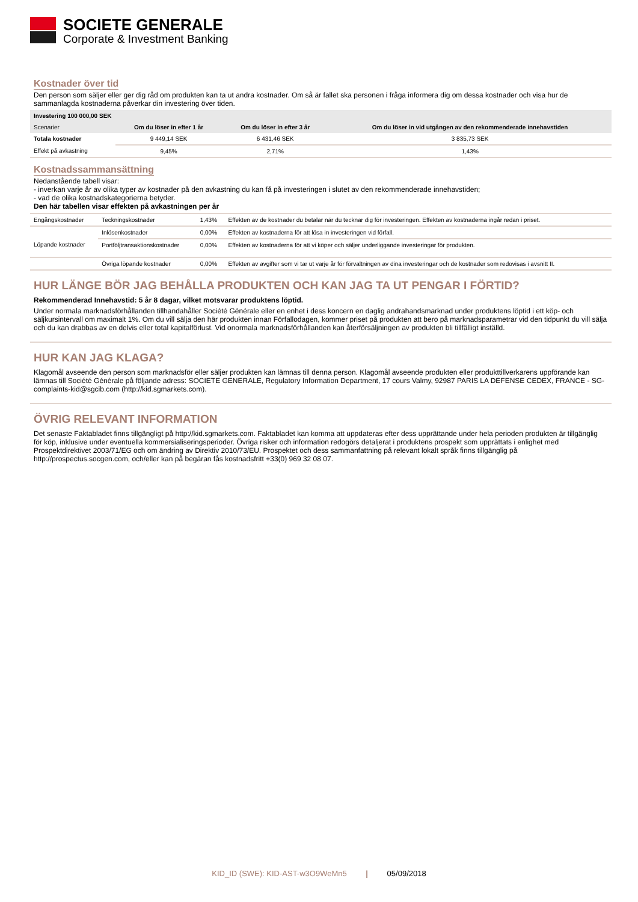SOCIETE GENERALE
Corporate & Investment Banking
Kostnader över tid
Den person som säljer eller ger dig råd om produkten kan ta ut andra kostnader. Om så är fallet ska personen i fråga informera dig om dessa kostnader och visa hur de sammanlagda kostnaderna påverkar din investering över tiden.
| Investering 100 000,00 SEK | | | |
| --- | --- | --- | --- |
| Scenarier | Om du löser in efter 1 år | Om du löser in efter 3 år | Om du löser in vid utgången av den rekommenderade innehavstiden |
| Totala kostnader | 9 449,14 SEK | 6 431,46 SEK | 3 835,73 SEK |
| Effekt på avkastning | 9,45% | 2,71% | 1,43% |
Kostnadssammansättning
Nedanstående tabell visar:
- inverkan varje år av olika typer av kostnader på den avkastning du kan få på investeringen i slutet av den rekommenderade innehavstiden;
- vad de olika kostnadskategorierna betyder.
Den här tabellen visar effekten på avkastningen per år
| Engångskostnader | Teckningskostnader | 1,43% | Effekten av de kostnader du betalar när du tecknar dig för investeringen. Effekten av kostnaderna ingår redan i priset. |
| | Inlösenkostnader | 0,00% | Effekten av kostnaderna för att lösa in investeringen vid förfall. |
| Löpande kostnader | Portföljtransaktionskostnader | 0,00% | Effekten av kostnaderna för att vi köper och säljer underliggande investeringar för produkten. |
| | Övriga löpande kostnader | 0,00% | Effekten av avgifter som vi tar ut varje år för förvaltningen av dina investeringar och de kostnader som redovisas i avsnitt II. |
HUR LÄNGE BÖR JAG BEHÅLLA PRODUKTEN OCH KAN JAG TA UT PENGAR I FÖRTID?
Rekommenderad Innehavstid: 5 år 8 dagar, vilket motsvarar produktens löptid.
Under normala marknadsförhållanden tillhandahåller Société Générale eller en enhet i dess koncern en daglig andrahandsmarknad under produktens löptid i ett köp- och säljkursintervall om maximalt 1%. Om du vill sälja den här produkten innan Förfallodagen, kommer priset på produkten att bero på marknadsparametrar vid den tidpunkt du vill sälja och du kan drabbas av en delvis eller total kapitalförlust. Vid onormala marknadsförhållanden kan återförsäljningen av produkten bli tillfälligt inställd.
HUR KAN JAG KLAGA?
Klagomål avseende den person som marknadsför eller säljer produkten kan lämnas till denna person. Klagomål avseende produkten eller produkttillverkarens uppförande kan lämnas till Société Générale på följande adress: SOCIETE GENERALE, Regulatory Information Department, 17 cours Valmy, 92987 PARIS LA DEFENSE CEDEX, FRANCE - SG-complaints-kid@sgcib.com (http://kid.sgmarkets.com).
ÖVRIG RELEVANT INFORMATION
Det senaste Faktabladet finns tillgängligt på http://kid.sgmarkets.com. Faktabladet kan komma att uppdateras efter dess upprättande under hela perioden produkten är tillgänglig för köp, inklusive under eventuella kommersialiseringsperioder. Övriga risker och information redogörs detaljerat i produktens prospekt som upprättats i enlighet med Prospektdirektivet 2003/71/EG och om ändring av Direktiv 2010/73/EU. Prospektet och dess sammanfattning på relevant lokalt språk finns tillgänglig på http://prospectus.socgen.com, och/eller kan på begäran fås kostnadsfritt +33(0) 969 32 08 07.
KID_ID (SWE): KID-AST-w3O9WeMn5 | 05/09/2018